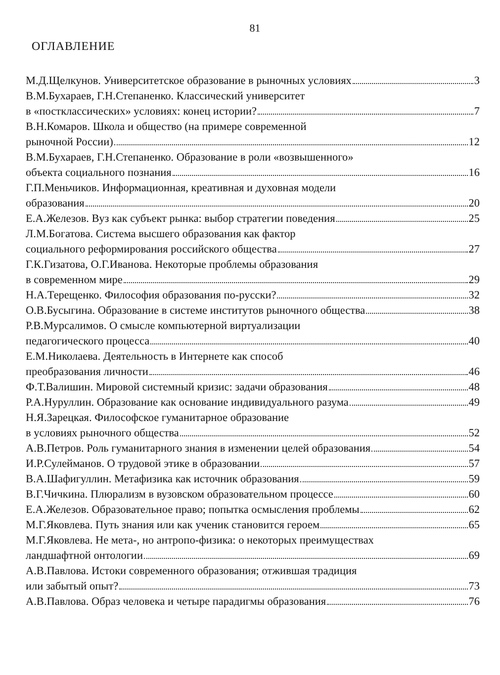81
ОГЛАВЛЕНИЕ
М.Д.Щелкунов. Университетское образование в рыночных условиях 3
В.М.Бухараев, Г.Н.Степаненко. Классический университет
в «постклассических» условиях: конец истории? 7
В.Н.Комаров. Школа и общество (на примере современной
рыночной России) 12
В.М.Бухараев, Г.Н.Степаненко. Образование в роли «возвышенного»
объекта социального познания 16
Г.П.Меньчиков. Информационная, креативная и духовная модели
образования 20
Е.А.Железов. Вуз как субъект рынка: выбор стратегии поведения 25
Л.М.Богатова. Система высшего образования как фактор
социального реформирования российского общества 27
Г.К.Гизатова, О.Г.Иванова. Некоторые проблемы образования
в современном мире 29
Н.А.Терещенко. Философия образования по-русски? 32
О.В.Бусыгина. Образование в системе институтов рыночного общества 38
Р.В.Мурсалимов. О смысле компьютерной виртуализации
педагогического процесса 40
Е.М.Николаева. Деятельность в Интернете как способ
преобразования личности 46
Ф.Т.Валишин. Мировой системный кризис: задачи образования 48
Р.А.Нуруллин. Образование как основание индивидуального разума 49
Н.Я.Зарецкая. Философское гуманитарное образование
в условиях рыночного общества 52
А.В.Петров. Роль гуманитарного знания в изменении целей образования 54
И.Р.Сулейманов. О трудовой этике в образовании 57
В.А.Шафигуллин. Метафизика как источник образования 59
В.Г.Чичкина. Плюрализм в вузовском образовательном процессе 60
Е.А.Железов. Образовательное право; попытка осмысления проблемы 62
М.Г.Яковлева. Путь знания или как ученик становится героем 65
М.Г.Яковлева. Не мета-, но антропо-физика: о некоторых преимуществах
ландшафтной онтологии 69
А.В.Павлова. Истоки современного образования; отжившая традиция
или забытый опыт? 73
А.В.Павлова. Образ человека и четыре парадигмы образования 76